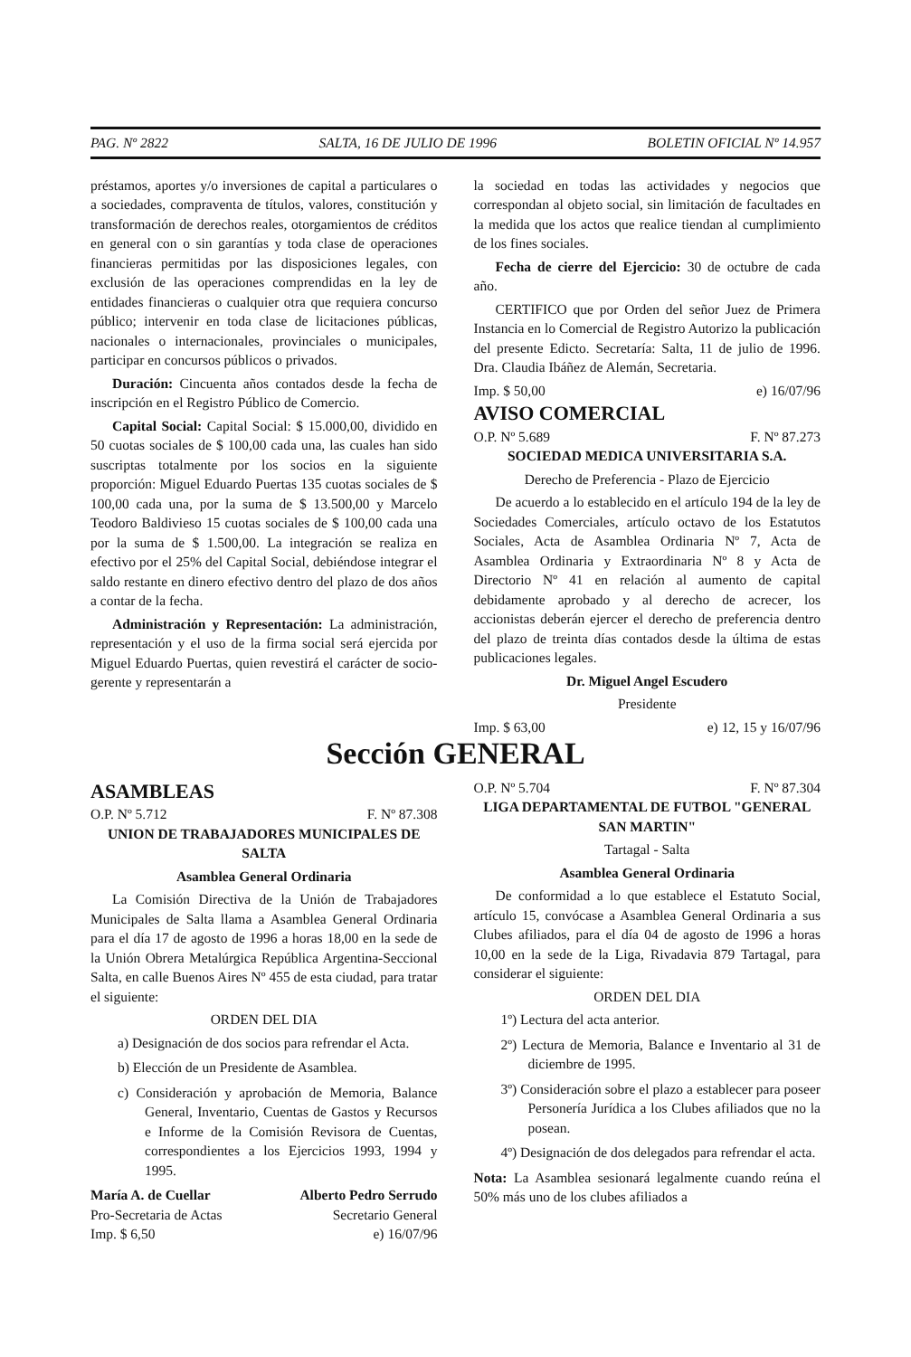PAG. Nº 2822 SALTA, 16 DE JULIO DE 1996 BOLETIN OFICIAL Nº 14.957
préstamos, aportes y/o inversiones de capital a particulares o a sociedades, compraventa de títulos, valores, constitución y transformación de derechos reales, otorgamientos de créditos en general con o sin garantías y toda clase de operaciones financieras permitidas por las disposiciones legales, con exclusión de las operaciones comprendidas en la ley de entidades financieras o cualquier otra que requiera concurso público; intervenir en toda clase de licitaciones públicas, nacionales o internacionales, provinciales o municipales, participar en concursos públicos o privados.
Duración: Cincuenta años contados desde la fecha de inscripción en el Registro Público de Comercio.
Capital Social: Capital Social: $ 15.000,00, dividido en 50 cuotas sociales de $ 100,00 cada una, las cuales han sido suscriptas totalmente por los socios en la siguiente proporción: Miguel Eduardo Puertas 135 cuotas sociales de $ 100,00 cada una, por la suma de $ 13.500,00 y Marcelo Teodoro Baldivieso 15 cuotas sociales de $ 100,00 cada una por la suma de $ 1.500,00. La integración se realiza en efectivo por el 25% del Capital Social, debiéndose integrar el saldo restante en dinero efectivo dentro del plazo de dos años a contar de la fecha.
Administración y Representación: La administración, representación y el uso de la firma social será ejercida por Miguel Eduardo Puertas, quien revestirá el carácter de socio-gerente y representarán a
la sociedad en todas las actividades y negocios que correspondan al objeto social, sin limitación de facultades en la medida que los actos que realice tiendan al cumplimiento de los fines sociales.
Fecha de cierre del Ejercicio: 30 de octubre de cada año.
CERTIFICO que por Orden del señor Juez de Primera Instancia en lo Comercial de Registro Autorizo la publicación del presente Edicto. Secretaría: Salta, 11 de julio de 1996. Dra. Claudia Ibáñez de Alemán, Secretaria.
Imp. $ 50,00 e) 16/07/96
AVISO COMERCIAL
O.P. Nº 5.689 F. Nº 87.273
SOCIEDAD MEDICA UNIVERSITARIA S.A.
Derecho de Preferencia - Plazo de Ejercicio
De acuerdo a lo establecido en el artículo 194 de la ley de Sociedades Comerciales, artículo octavo de los Estatutos Sociales, Acta de Asamblea Ordinaria Nº 7, Acta de Asamblea Ordinaria y Extraordinaria Nº 8 y Acta de Directorio Nº 41 en relación al aumento de capital debidamente aprobado y al derecho de acrecer, los accionistas deberán ejercer el derecho de preferencia dentro del plazo de treinta días contados desde la última de estas publicaciones legales.
Dr. Miguel Angel Escudero
Presidente
Imp. $ 63,00 e) 12, 15 y 16/07/96
Sección GENERAL
ASAMBLEAS
O.P. Nº 5.712 F. Nº 87.308
UNION DE TRABAJADORES MUNICIPALES DE SALTA
Asamblea General Ordinaria
La Comisión Directiva de la Unión de Trabajadores Municipales de Salta llama a Asamblea General Ordinaria para el día 17 de agosto de 1996 a horas 18,00 en la sede de la Unión Obrera Metalúrgica República Argentina-Seccional Salta, en calle Buenos Aires Nº 455 de esta ciudad, para tratar el siguiente:
ORDEN DEL DIA
a) Designación de dos socios para refrendar el Acta.
b) Elección de un Presidente de Asamblea.
c) Consideración y aprobación de Memoria, Balance General, Inventario, Cuentas de Gastos y Recursos e Informe de la Comisión Revisora de Cuentas, correspondientes a los Ejercicios 1993, 1994 y 1995.
María A. de Cuellar Alberto Pedro Serrudo
Pro-Secretaria de Actas Secretario General
Imp. $ 6,50 e) 16/07/96
O.P. Nº 5.704 F. Nº 87.304
LIGA DEPARTAMENTAL DE FUTBOL "GENERAL SAN MARTIN"
Tartagal - Salta
Asamblea General Ordinaria
De conformidad a lo que establece el Estatuto Social, artículo 15, convócase a Asamblea General Ordinaria a sus Clubes afiliados, para el día 04 de agosto de 1996 a horas 10,00 en la sede de la Liga, Rivadavia 879 Tartagal, para considerar el siguiente:
ORDEN DEL DIA
1º) Lectura del acta anterior.
2º) Lectura de Memoria, Balance e Inventario al 31 de diciembre de 1995.
3º) Consideración sobre el plazo a establecer para poseer Personería Jurídica a los Clubes afiliados que no la posean.
4º) Designación de dos delegados para refrendar el acta.
Nota: La Asamblea sesionará legalmente cuando reúna el 50% más uno de los clubes afiliados a